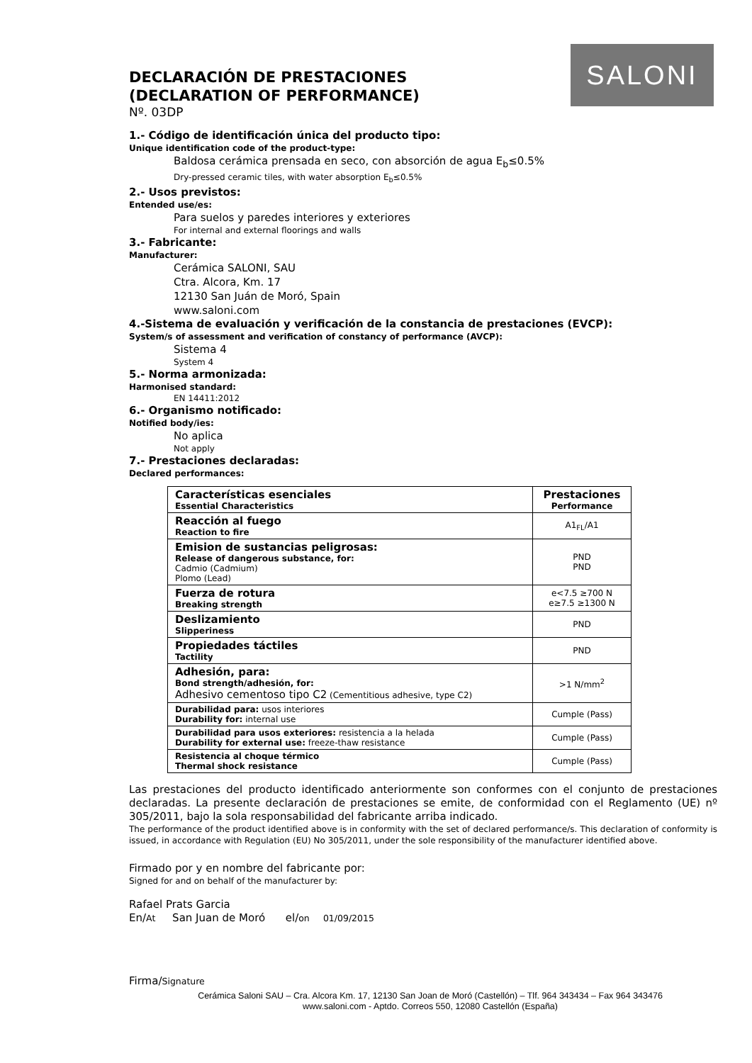SALONI
DECLARACIÓN DE PRESTACIONES
(DECLARATION OF PERFORMANCE)
Nº. 03DP
1.- Código de identificación única del producto tipo:
Unique identification code of the product-type:
Baldosa cerámica prensada en seco, con absorción de agua E<sub>b</sub>≤0.5%
Dry-pressed ceramic tiles, with water absorption E<sub>b</sub>≤0.5%
2.- Usos previstos:
Entended use/es:
Para suelos y paredes interiores y exteriores
For internal and external floorings and walls
3.- Fabricante:
Manufacturer:
Cerámica SALONI, SAU
Ctra. Alcora, Km. 17
12130 San Juán de Moró, Spain
www.saloni.com
4.-Sistema de evaluación y verificación de la constancia de prestaciones (EVCP):
System/s of assessment and verification of constancy of performance (AVCP):
Sistema 4
System 4
5.- Norma armonizada:
Harmonised standard:
EN 14411:2012
6.- Organismo notificado:
Notified body/ies:
No aplica
Not apply
7.- Prestaciones declaradas:
Declared performances:
| Características esenciales Essential Characteristics | Prestaciones Performance |
| --- | --- |
| Reacción al fuego Reaction to fire | A1<sub>FL</sub>/A1 |
| Emision de sustancias peligrosas: Release of dangerous substance, for: Cadmio (Cadmium) Plomo (Lead) | PND PND |
| Fuerza de rotura Breaking strength | e<7.5 ≥700 N e≥7.5 ≥1300 N |
| Deslizamiento Slipperiness | PND |
| Propiedades táctiles Tactility | PND |
| Adhesión, para: Bond strength/adhesión, for: Adhesivo cementoso tipo C2 (Cementitious adhesive, type C2) | >1 N/mm<sup>2</sup> |
| Durabilidad para: usos interiores Durability for: internal use | Cumple (Pass) |
| Durabilidad para usos exteriores: resistencia a la helada Durability for external use: freeze-thaw resistance | Cumple (Pass) |
| Resistencia al choque térmico Thermal shock resistance | Cumple (Pass) |
Las prestaciones del producto identificado anteriormente son conformes con el conjunto de prestaciones declaradas. La presente declaración de prestaciones se emite, de conformidad con el Reglamento (UE) nº 305/2011, bajo la sola responsabilidad del fabricante arriba indicado.
The performance of the product identified above is in conformity with the set of declared performance/s. This declaration of conformity is issued, in accordance with Regulation (EU) No 305/2011, under the sole responsibility of the manufacturer identified above.
Firmado por y en nombre del fabricante por:
Signed for and on behalf of the manufacturer by:
Rafael Prats Garcia
En/At San Juan de Moró el/on 01/09/2015
Firma/Signature
Cerámica Saloni SAU – Cra. Alcora Km. 17, 12130 San Joan de Moró (Castellón) – Tlf. 964 343434 – Fax 964 343476
www.saloni.com - Aptdo. Correos 550, 12080 Castellón (España)